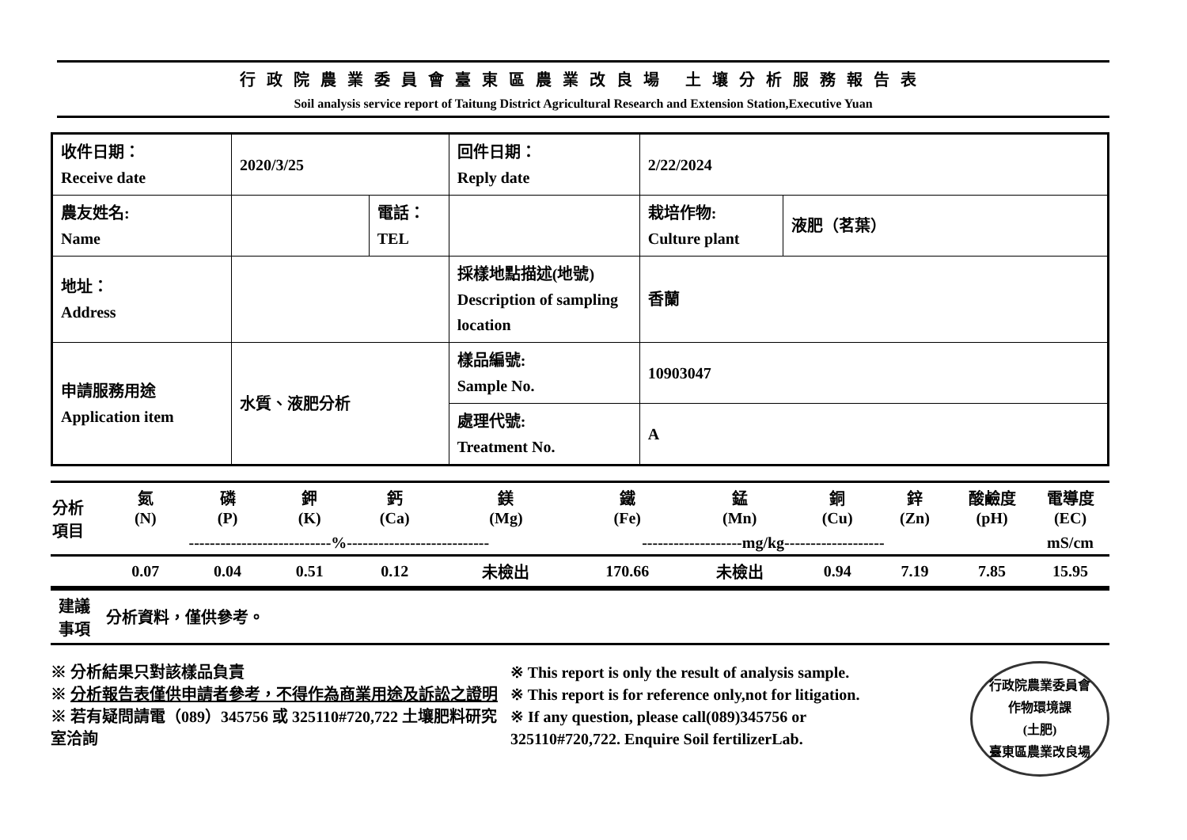行政院農業委員會臺東區農業改良場 土壤分析服務報告表
Soil analysis service report of Taitung District Agricultural Research and Extension Station,Executive Yuan
| 收件日期： Receive date | 2020/3/25 | | 回件日期： Reply date | 2/22/2024 | |
| 農友姓名: Name | | 電話： TEL | | 栽培作物: Culture plant | 液肥（茗葉） |
| 地址： Address | | | 採樣地點描述(地號) Description of sampling location | 香蘭 | |
| 申請服務用途 Application item | 水質、液肥分析 | | 樣品編號: Sample No. | 10903047 | |
| | | | 處理代號: Treatment No. | A | |
| 分析 項目 | 氮 (N) | 磷 (P) | 鉀 (K) | 鈣 (Ca) | 鎂 (Mg) | 鐵 (Fe) | 錳 (Mn) | 銅 (Cu) | 鋅 (Zn) | 酸鹼度 (pH) | 電導度 (EC) |
| --- | --- | --- | --- | --- | --- | --- | --- | --- | --- | --- | --- |
| | ---------------------------%--------------------------- | | | | | -------------------mg/kg------------------- | | | | | mS/cm |
| | 0.07 | 0.04 | 0.51 | 0.12 | 未檢出 | 170.66 | 未檢出 | 0.94 | 7.19 | 7.85 | 15.95 |
建議
事項
分析資料，僅供參考。
※ 分析結果只對該樣品負責
※ 分析報告表僅供申請者參考，不得作為商業用途及訴訟之證明
※ 若有疑問請電（089）345756 或 325110#720,722 土壤肥料研究室洽詢
※ This report is only the result of analysis sample.
※ This report is for reference only,not for litigation.
※ If any question, please call(089)345756 or
325110#720,722. Enquire Soil fertilizerLab.
行政院農業委員會
作物環境課
(土肥)
臺東區農業改良場